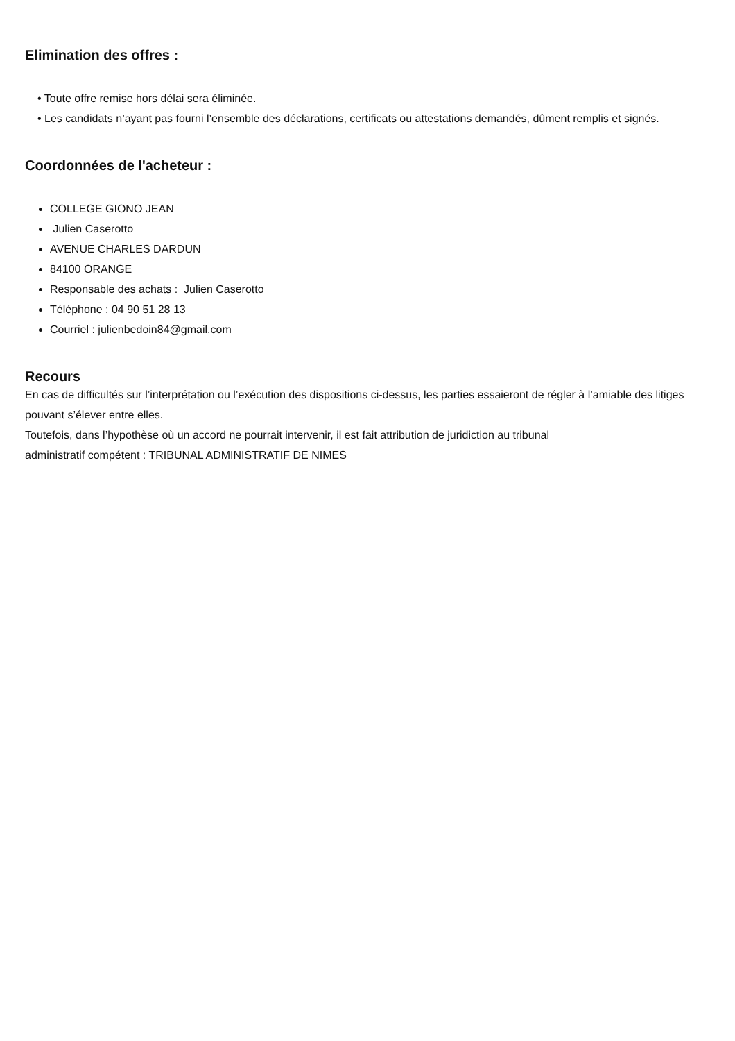Elimination des offres :
• Toute offre remise hors délai sera éliminée.
• Les candidats n’ayant pas fourni l’ensemble des déclarations, certificats ou attestations demandés, dûment remplis et signés.
Coordonnées de l'acheteur :
COLLEGE GIONO JEAN
Julien Caserotto
AVENUE CHARLES DARDUN
84100 ORANGE
Responsable des achats : Julien Caserotto
Téléphone : 04 90 51 28 13
Courriel : julienbedoin84@gmail.com
Recours
En cas de difficultés sur l’interprétation ou l’exécution des dispositions ci-dessus, les parties essaieront de régler à l’amiable des litiges pouvant s’élever entre elles.
Toutefois, dans l’hypothèse où un accord ne pourrait intervenir, il est fait attribution de juridiction au tribunal
administratif compétent : TRIBUNAL ADMINISTRATIF DE NIMES